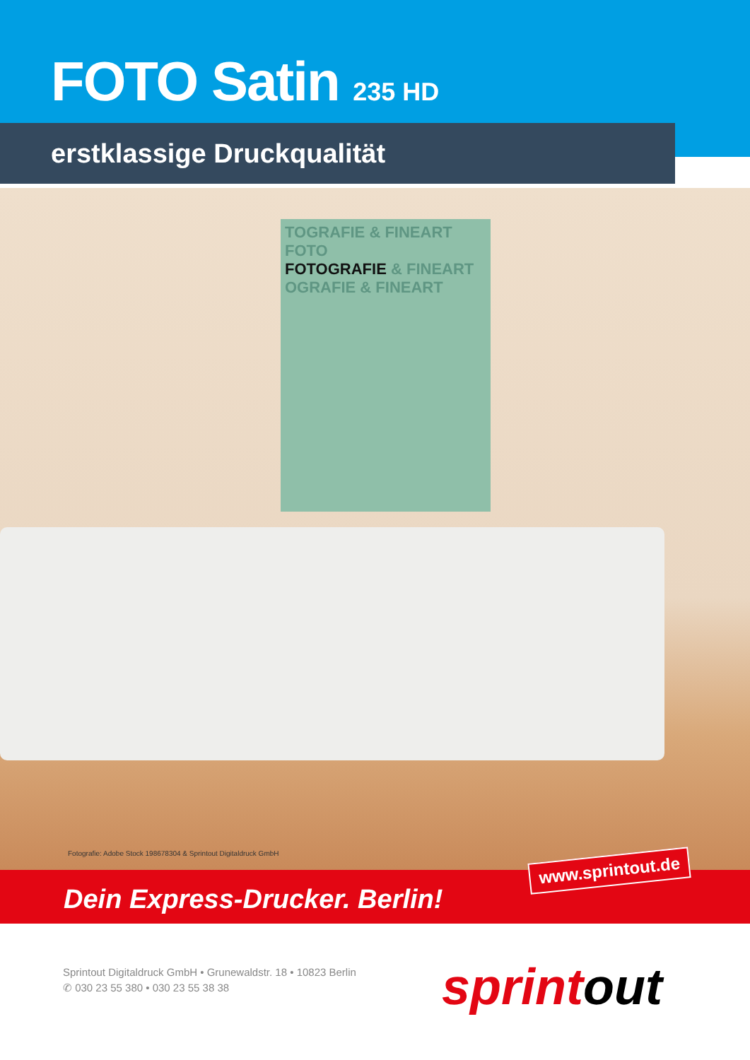FOTO Satin 235 HD
erstklassige Druckqualität
TOGRAFIE & FINEART FOTO
FOTOGRAFIE & FINEART
OGRAFIE & FINEART
Fotografie: Adobe Stock 198678304 & Sprintout Digitaldruck GmbH
Dein Express-Drucker. Berlin!
www.sprintout.de
Sprintout Digitaldruck GmbH • Grunewaldstr. 18 • 10823 Berlin
✆ 030 23 55 380 • 030 23 55 38 38
sprintout